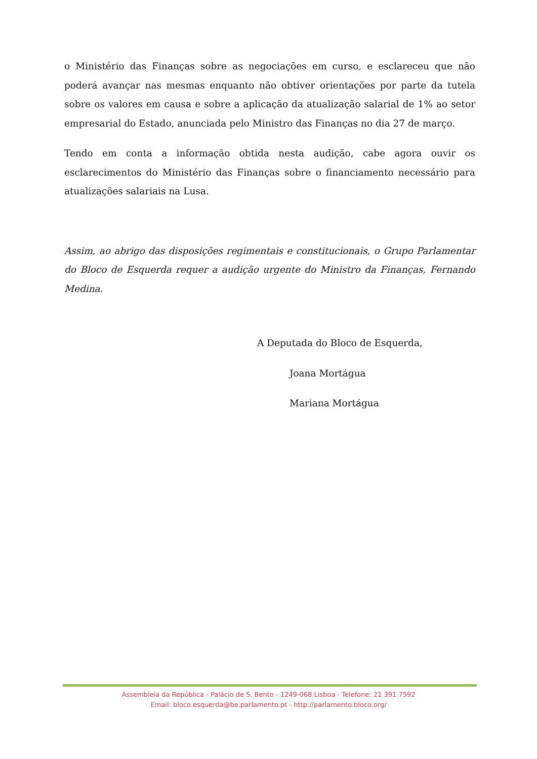o Ministério das Finanças sobre as negociações em curso, e esclareceu que não poderá avançar nas mesmas enquanto não obtiver orientações por parte da tutela sobre os valores em causa e sobre a aplicação da atualização salarial de 1% ao setor empresarial do Estado, anunciada pelo Ministro das Finanças no dia 27 de março.
Tendo em conta a informação obtida nesta audição, cabe agora ouvir os esclarecimentos do Ministério das Finanças sobre o financiamento necessário para atualizações salariais na Lusa.
Assim, ao abrigo das disposições regimentais e constitucionais, o Grupo Parlamentar do Bloco de Esquerda requer a audição urgente do Ministro da Finanças, Fernando Medina.
A Deputada do Bloco de Esquerda,
Joana Mortágua
Mariana Mortágua
Assembleia da República - Palácio de S. Bento - 1249-068 Lisboa - Telefone: 21 391 7592
Email: bloco.esquerda@be.parlamento.pt - http://parlamento.bloco.org/